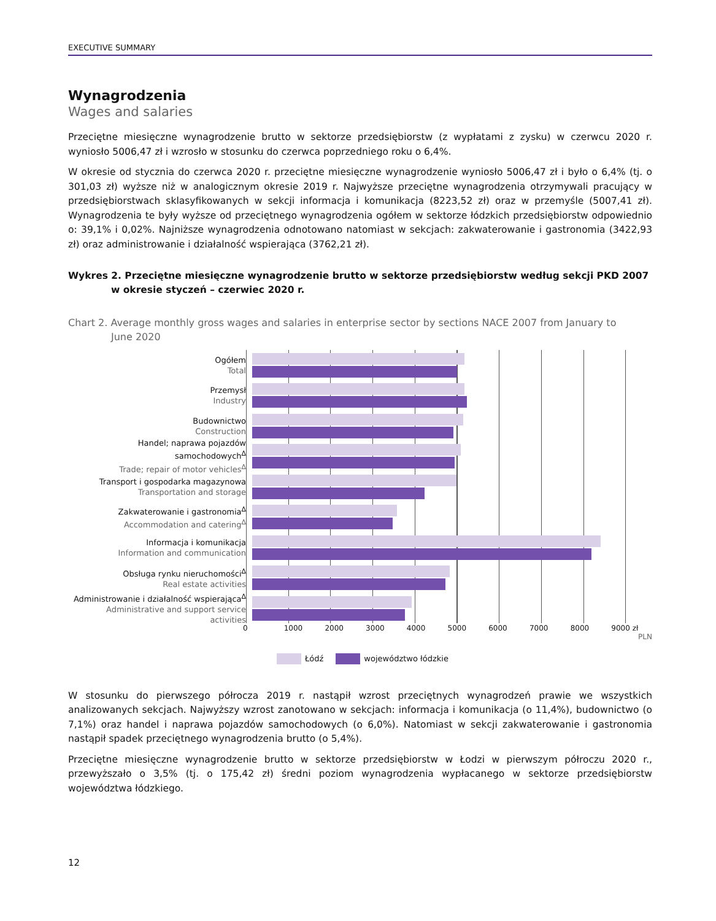EXECUTIVE SUMMARY
Wynagrodzenia
Wages and salaries
Przeciętne miesięczne wynagrodzenie brutto w sektorze przedsiębiorstw (z wypłatami z zysku) w czerwcu 2020 r. wyniosło 5006,47 zł i wzrosło w stosunku do czerwca poprzedniego roku o 6,4%.
W okresie od stycznia do czerwca 2020 r. przeciętne miesięczne wynagrodzenie wyniosło 5006,47 zł i było o 6,4% (tj. o 301,03 zł) wyższe niż w analogicznym okresie 2019 r. Najwyższe przeciętne wynagrodzenia otrzymywali pracujący w przedsiębiorstwach sklasyfikowanych w sekcji informacja i komunikacja (8223,52 zł) oraz w przemyśle (5007,41 zł). Wynagrodzenia te były wyższe od przeciętnego wynagrodzenia ogółem w sektorze łódzkich przedsiębiorstw odpowiednio o: 39,1% i 0,02%. Najniższe wynagrodzenia odnotowano natomiast w sekcjach: zakwaterowanie i gastronomia (3422,93 zł) oraz administrowanie i działalność wspierająca (3762,21 zł).
Wykres 2. Przeciętne miesięczne wynagrodzenie brutto w sektorze przedsiębiorstw według sekcji PKD 2007
w okresie styczeń – czerwiec 2020 r.
Chart 2. Average monthly gross wages and salaries in enterprise sector by sections NACE 2007 from January to
June 2020
Ogółem
Total
Przemysł
Industry
Budownictwo
Construction
Handel; naprawa pojazdów samochodowych<sup>Δ</sup>
Trade; repair of motor vehicles<sup>Δ</sup>
Transport i gospodarka magazynowa
Transportation and storage
Zakwaterowanie i gastronomia<sup>Δ</sup>
Accommodation and catering<sup>Δ</sup>
Informacja i komunikacja
Information and communication
Obsługa rynku nieruchomości<sup>Δ</sup>
Real estate activities
Administrowanie i działalność wspierająca<sup>Δ</sup>
Administrative and support service activities
0 1000 2000 3000 4000 5000 6000 7000 8000 9000 zł
PLN
Łódź województwo łódzkie
W stosunku do pierwszego półrocza 2019 r. nastąpił wzrost przeciętnych wynagrodzeń prawie we wszystkich analizowanych sekcjach. Najwyższy wzrost zanotowano w sekcjach: informacja i komunikacja (o 11,4%), budownictwo (o 7,1%) oraz handel i naprawa pojazdów samochodowych (o 6,0%). Natomiast w sekcji zakwaterowanie i gastronomia nastąpił spadek przeciętnego wynagrodzenia brutto (o 5,4%).
Przeciętne miesięczne wynagrodzenie brutto w sektorze przedsiębiorstw w Łodzi w pierwszym półroczu 2020 r., przewyższało o 3,5% (tj. o 175,42 zł) średni poziom wynagrodzenia wypłacanego w sektorze przedsiębiorstw województwa łódzkiego.
12